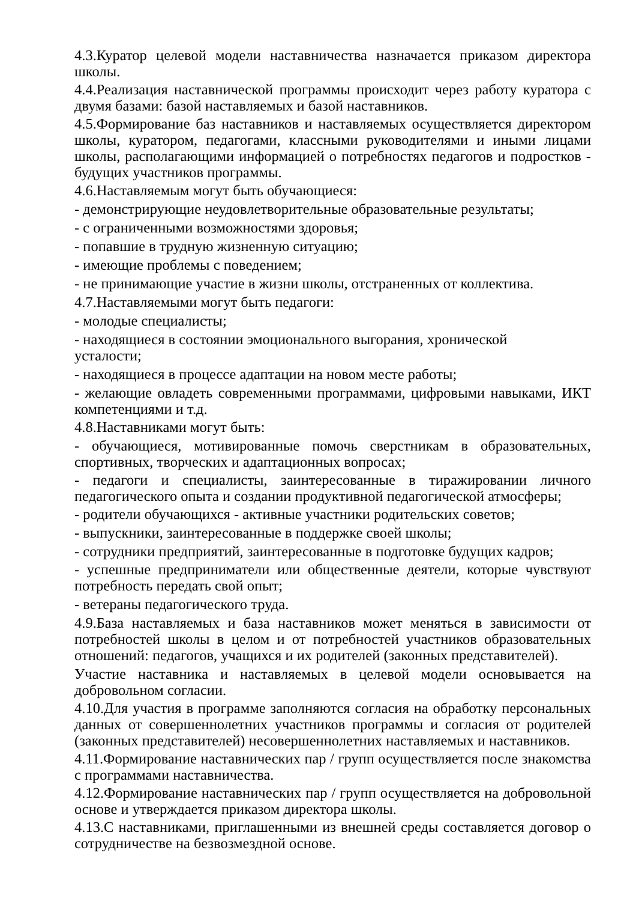4.3.Куратор целевой модели наставничества назначается приказом директора школы.
4.4.Реализация наставнической программы происходит через работу куратора с двумя базами: базой наставляемых и базой наставников.
4.5.Формирование баз наставников и наставляемых осуществляется директором школы, куратором, педагогами, классными руководителями и иными лицами школы, располагающими информацией о потребностях педагогов и подростков - будущих участников программы.
4.6.Наставляемым могут быть обучающиеся:
- демонстрирующие неудовлетворительные образовательные результаты;
- с ограниченными возможностями здоровья;
- попавшие в трудную жизненную ситуацию;
- имеющие проблемы с поведением;
- не принимающие участие в жизни школы, отстраненных от коллектива.
4.7.Наставляемыми могут быть педагоги:
- молодые специалисты;
- находящиеся в состоянии эмоционального выгорания, хронической
усталости;
- находящиеся в процессе адаптации на новом месте работы;
- желающие овладеть современными программами, цифровыми навыками, ИКТ компетенциями и т.д.
4.8.Наставниками могут быть:
- обучающиеся, мотивированные помочь сверстникам в образовательных, спортивных, творческих и адаптационных вопросах;
- педагоги и специалисты, заинтересованные в тиражировании личного педагогического опыта и создании продуктивной педагогической атмосферы;
- родители обучающихся - активные участники родительских советов;
- выпускники, заинтересованные в поддержке своей школы;
- сотрудники предприятий, заинтересованные в подготовке будущих кадров;
- успешные предприниматели или общественные деятели, которые чувствуют потребность передать свой опыт;
- ветераны педагогического труда.
4.9.База наставляемых и база наставников может меняться в зависимости от потребностей школы в целом и от потребностей участников образовательных отношений: педагогов, учащихся и их родителей (законных представителей).
Участие наставника и наставляемых в целевой модели основывается на добровольном согласии.
4.10.Для участия в программе заполняются согласия на обработку персональных данных от совершеннолетних участников программы и согласия от родителей (законных представителей) несовершеннолетних наставляемых и наставников.
4.11.Формирование наставнических пар / групп осуществляется после знакомства с программами наставничества.
4.12.Формирование наставнических пар / групп осуществляется на добровольной основе и утверждается приказом директора школы.
4.13.С наставниками, приглашенными из внешней среды составляется договор о сотрудничестве на безвозмездной основе.